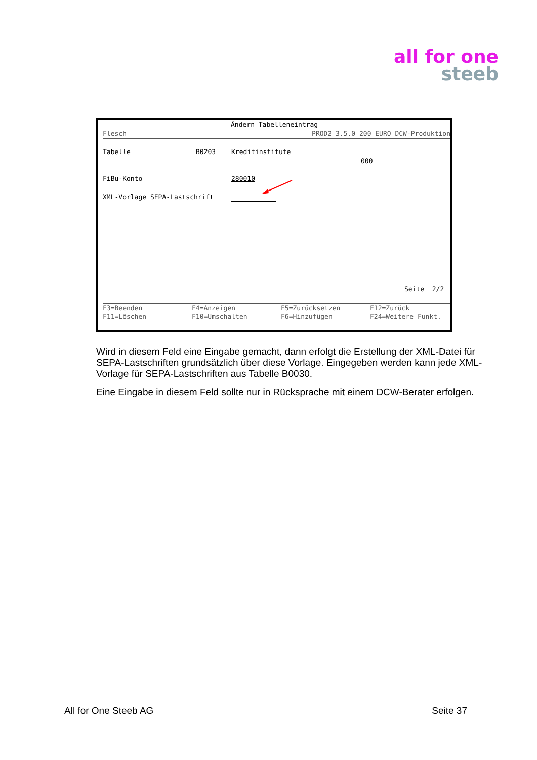all for one
steeb
Ändern Tabelleneintrag
Flesch PROD2 3.5.0 200 EURO DCW-Produktion
Tabelle B0203 Kreditinstitute
000
FiBu-Konto 280010
XML-Vorlage SEPA-Lastschrift
Seite 2/2
F3=Beenden F4=Anzeigen F5=Zurücksetzen F12=Zurück
F11=Löschen F10=Umschalten F6=Hinzufügen F24=Weitere Funkt.
Wird in diesem Feld eine Eingabe gemacht, dann erfolgt die Erstellung der XML-Datei für SEPA-Lastschriften grundsätzlich über diese Vorlage. Eingegeben werden kann jede XML-Vorlage für SEPA-Lastschriften aus Tabelle B0030.
Eine Eingabe in diesem Feld sollte nur in Rücksprache mit einem DCW-Berater erfolgen.
All for One Steeb AG Seite 37